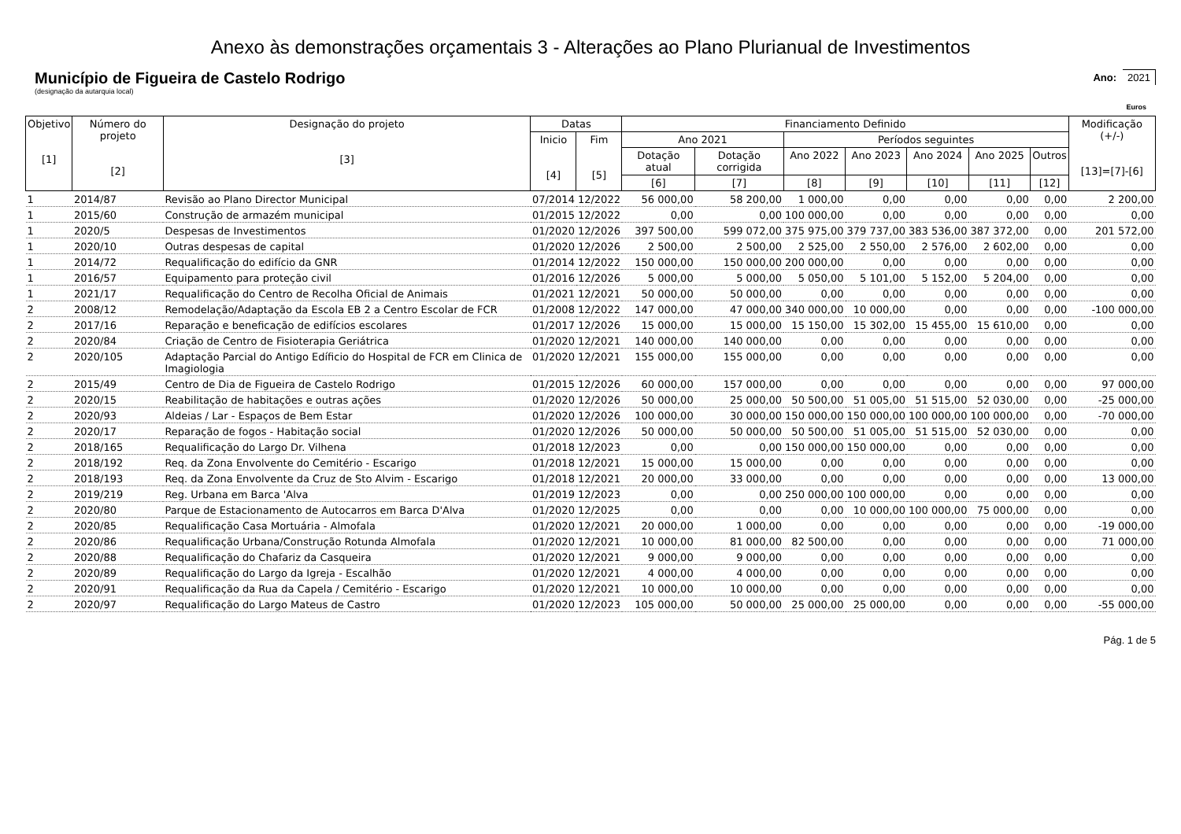Anexo às demonstrações orçamentais 3 - Alterações ao Plano Plurianual de Investimentos
Município de Figueira de Castelo Rodrigo
(designação da autarquia local)
Ano: 2021
Euros
| Objetivo [1] | Número do projeto [2] | Designação do projeto [3] | Datas | | Financiamento Definido | | | | | | | Modificação (+/-) [13]=[7]-[6] |
| --- | --- | --- | --- | --- | --- | --- | --- | --- | --- | --- | --- | --- |
| | | | Inicio [4] | Fim [5] | Ano 2021 | | Períodos seguintes | | | | | |
| | | | | | Dotação atual | Dotação corrigida | Ano 2022 | Ano 2023 | Ano 2024 | Ano 2025 | Outros | |
| | | | | | [6] | [7] | [8] | [9] | [10] | [11] | [12] | |
| 1 | 2014/87 | Revisão ao Plano Director Municipal | 07/2014 | 12/2022 | 56 000,00 | 58 200,00 | 1 000,00 | 0,00 | 0,00 | 0,00 | 0,00 | 2 200,00 |
| 1 | 2015/60 | Construção de armazém municipal | 01/2015 | 12/2022 | 0,00 | 0,00 | 100 000,00 | 0,00 | 0,00 | 0,00 | 0,00 | 0,00 |
| 1 | 2020/5 | Despesas de Investimentos | 01/2020 | 12/2026 | 397 500,00 | 599 072,00 | 375 975,00 | 379 737,00 | 383 536,00 | 387 372,00 | 0,00 | 201 572,00 |
| 1 | 2020/10 | Outras despesas de capital | 01/2020 | 12/2026 | 2 500,00 | 2 500,00 | 2 525,00 | 2 550,00 | 2 576,00 | 2 602,00 | 0,00 | 0,00 |
| 1 | 2014/72 | Requalificação do edifício da GNR | 01/2014 | 12/2022 | 150 000,00 | 150 000,00 | 200 000,00 | 0,00 | 0,00 | 0,00 | 0,00 | 0,00 |
| 1 | 2016/57 | Equipamento para proteção civil | 01/2016 | 12/2026 | 5 000,00 | 5 000,00 | 5 050,00 | 5 101,00 | 5 152,00 | 5 204,00 | 0,00 | 0,00 |
| 1 | 2021/17 | Requalificação do Centro de Recolha Oficial de Animais | 01/2021 | 12/2021 | 50 000,00 | 50 000,00 | 0,00 | 0,00 | 0,00 | 0,00 | 0,00 | 0,00 |
| 2 | 2008/12 | Remodelação/Adaptação da Escola EB 2 a Centro Escolar de FCR | 01/2008 | 12/2022 | 147 000,00 | 47 000,00 | 340 000,00 | 10 000,00 | 0,00 | 0,00 | 0,00 | -100 000,00 |
| 2 | 2017/16 | Reparação e beneficação de edifícios escolares | 01/2017 | 12/2026 | 15 000,00 | 15 000,00 | 15 150,00 | 15 302,00 | 15 455,00 | 15 610,00 | 0,00 | 0,00 |
| 2 | 2020/84 | Criação de Centro de Fisioterapia Geriátrica | 01/2020 | 12/2021 | 140 000,00 | 140 000,00 | 0,00 | 0,00 | 0,00 | 0,00 | 0,00 | 0,00 |
| 2 | 2020/105 | Adaptação Parcial do Antigo Edíficio do Hospital de FCR em Clinica de Imagiologia | 01/2020 | 12/2021 | 155 000,00 | 155 000,00 | 0,00 | 0,00 | 0,00 | 0,00 | 0,00 | 0,00 |
| 2 | 2015/49 | Centro de Dia de Figueira de Castelo Rodrigo | 01/2015 | 12/2026 | 60 000,00 | 157 000,00 | 0,00 | 0,00 | 0,00 | 0,00 | 0,00 | 97 000,00 |
| 2 | 2020/15 | Reabilitação de habitações e outras ações | 01/2020 | 12/2026 | 50 000,00 | 25 000,00 | 50 500,00 | 51 005,00 | 51 515,00 | 52 030,00 | 0,00 | -25 000,00 |
| 2 | 2020/93 | Aldeias / Lar - Espaços de Bem Estar | 01/2020 | 12/2026 | 100 000,00 | 30 000,00 | 150 000,00 | 150 000,00 | 100 000,00 | 100 000,00 | 0,00 | -70 000,00 |
| 2 | 2020/17 | Reparação de fogos - Habitação social | 01/2020 | 12/2026 | 50 000,00 | 50 000,00 | 50 500,00 | 51 005,00 | 51 515,00 | 52 030,00 | 0,00 | 0,00 |
| 2 | 2018/165 | Requalificação do Largo Dr. Vilhena | 01/2018 | 12/2023 | 0,00 | 0,00 | 150 000,00 | 150 000,00 | 0,00 | 0,00 | 0,00 | 0,00 |
| 2 | 2018/192 | Req. da Zona Envolvente do Cemitério - Escarigo | 01/2018 | 12/2021 | 15 000,00 | 15 000,00 | 0,00 | 0,00 | 0,00 | 0,00 | 0,00 | 0,00 |
| 2 | 2018/193 | Req. da Zona Envolvente da Cruz de Sto Alvim - Escarigo | 01/2018 | 12/2021 | 20 000,00 | 33 000,00 | 0,00 | 0,00 | 0,00 | 0,00 | 0,00 | 13 000,00 |
| 2 | 2019/219 | Reg. Urbana em Barca 'Alva | 01/2019 | 12/2023 | 0,00 | 0,00 | 250 000,00 | 100 000,00 | 0,00 | 0,00 | 0,00 | 0,00 |
| 2 | 2020/80 | Parque de Estacionamento de Autocarros em Barca D'Alva | 01/2020 | 12/2025 | 0,00 | 0,00 | 0,00 | 10 000,00 | 100 000,00 | 75 000,00 | 0,00 | 0,00 |
| 2 | 2020/85 | Requalificação Casa Mortuária - Almofala | 01/2020 | 12/2021 | 20 000,00 | 1 000,00 | 0,00 | 0,00 | 0,00 | 0,00 | 0,00 | -19 000,00 |
| 2 | 2020/86 | Requalificação Urbana/Construção Rotunda Almofala | 01/2020 | 12/2021 | 10 000,00 | 81 000,00 | 82 500,00 | 0,00 | 0,00 | 0,00 | 0,00 | 71 000,00 |
| 2 | 2020/88 | Requalificação do Chafariz da Casqueira | 01/2020 | 12/2021 | 9 000,00 | 9 000,00 | 0,00 | 0,00 | 0,00 | 0,00 | 0,00 | 0,00 |
| 2 | 2020/89 | Requalificação do Largo da Igreja - Escalhão | 01/2020 | 12/2021 | 4 000,00 | 4 000,00 | 0,00 | 0,00 | 0,00 | 0,00 | 0,00 | 0,00 |
| 2 | 2020/91 | Requalificação da Rua da Capela / Cemitério - Escarigo | 01/2020 | 12/2021 | 10 000,00 | 10 000,00 | 0,00 | 0,00 | 0,00 | 0,00 | 0,00 | 0,00 |
| 2 | 2020/97 | Requalificação do Largo Mateus de Castro | 01/2020 | 12/2023 | 105 000,00 | 50 000,00 | 25 000,00 | 25 000,00 | 0,00 | 0,00 | 0,00 | -55 000,00 |
Pág. 1 de 5